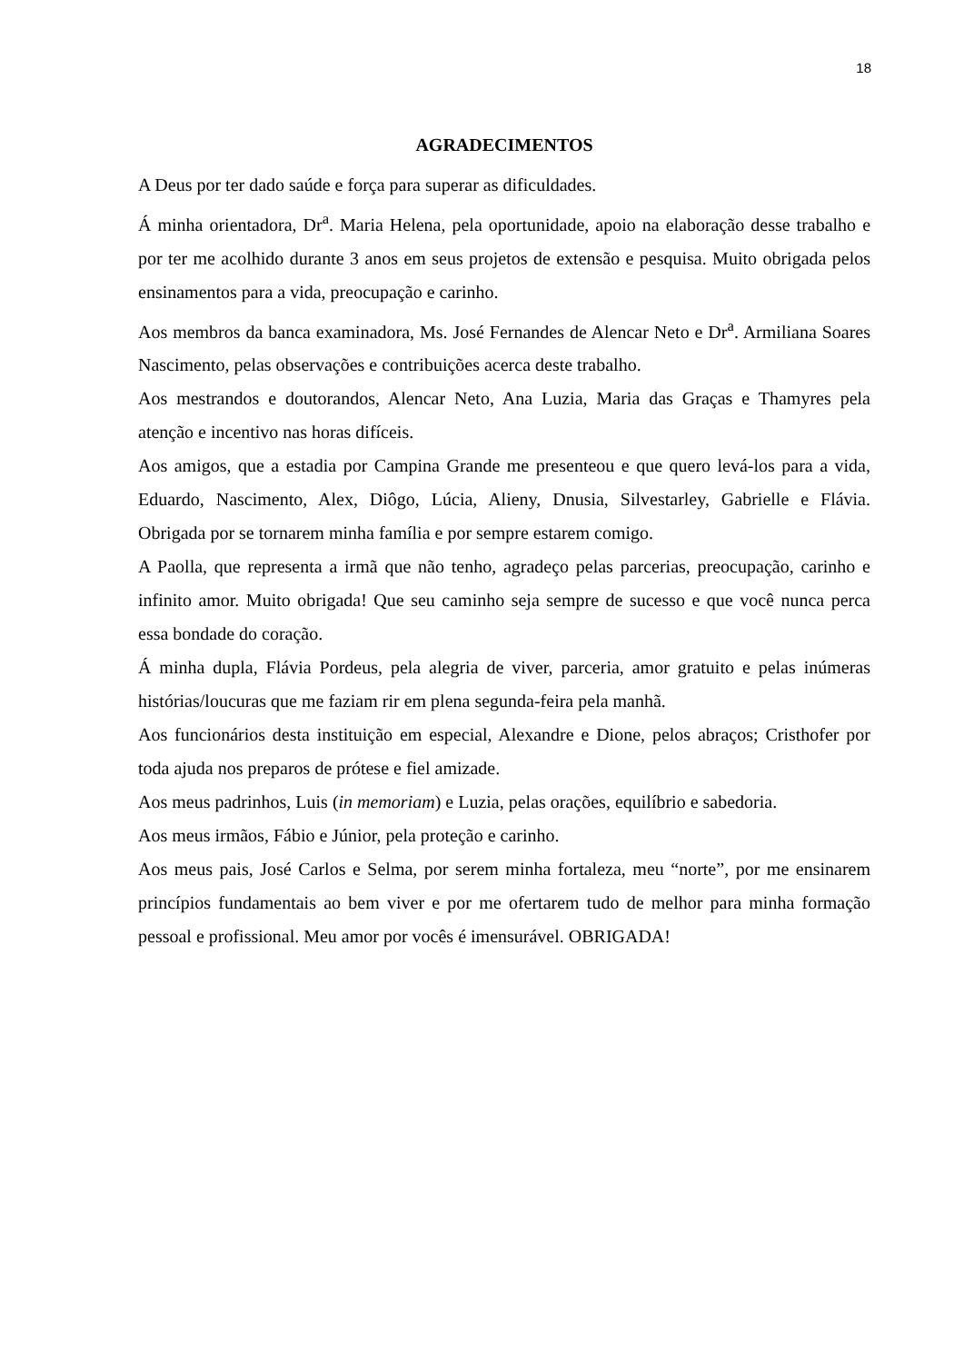18
AGRADECIMENTOS
A Deus por ter dado saúde e força para superar as dificuldades.
Á minha orientadora, Dr<sup>a</sup>. Maria Helena, pela oportunidade, apoio na elaboração desse trabalho e por ter me acolhido durante 3 anos em seus projetos de extensão e pesquisa. Muito obrigada pelos ensinamentos para a vida, preocupação e carinho.
Aos membros da banca examinadora, Ms. José Fernandes de Alencar Neto e Dr<sup>a</sup>. Armiliana Soares Nascimento, pelas observações e contribuições acerca deste trabalho.
Aos mestrandos e doutorandos, Alencar Neto, Ana Luzia, Maria das Graças e Thamyres pela atenção e incentivo nas horas difíceis.
Aos amigos, que a estadia por Campina Grande me presenteou e que quero levá-los para a vida, Eduardo, Nascimento, Alex, Diôgo, Lúcia, Alieny, Dnusia, Silvestarley, Gabrielle e Flávia. Obrigada por se tornarem minha família e por sempre estarem comigo.
A Paolla, que representa a irmã que não tenho, agradeço pelas parcerias, preocupação, carinho e infinito amor. Muito obrigada! Que seu caminho seja sempre de sucesso e que você nunca perca essa bondade do coração.
Á minha dupla, Flávia Pordeus, pela alegria de viver, parceria, amor gratuito e pelas inúmeras histórias/loucuras que me faziam rir em plena segunda-feira pela manhã.
Aos funcionários desta instituição em especial, Alexandre e Dione, pelos abraços; Cristhofer por toda ajuda nos preparos de prótese e fiel amizade.
Aos meus padrinhos, Luis (in memoriam) e Luzia, pelas orações, equilíbrio e sabedoria.
Aos meus irmãos, Fábio e Júnior, pela proteção e carinho.
Aos meus pais, José Carlos e Selma, por serem minha fortaleza, meu “norte”, por me ensinarem princípios fundamentais ao bem viver e por me ofertarem tudo de melhor para minha formação pessoal e profissional. Meu amor por vocês é imensurável. OBRIGADA!